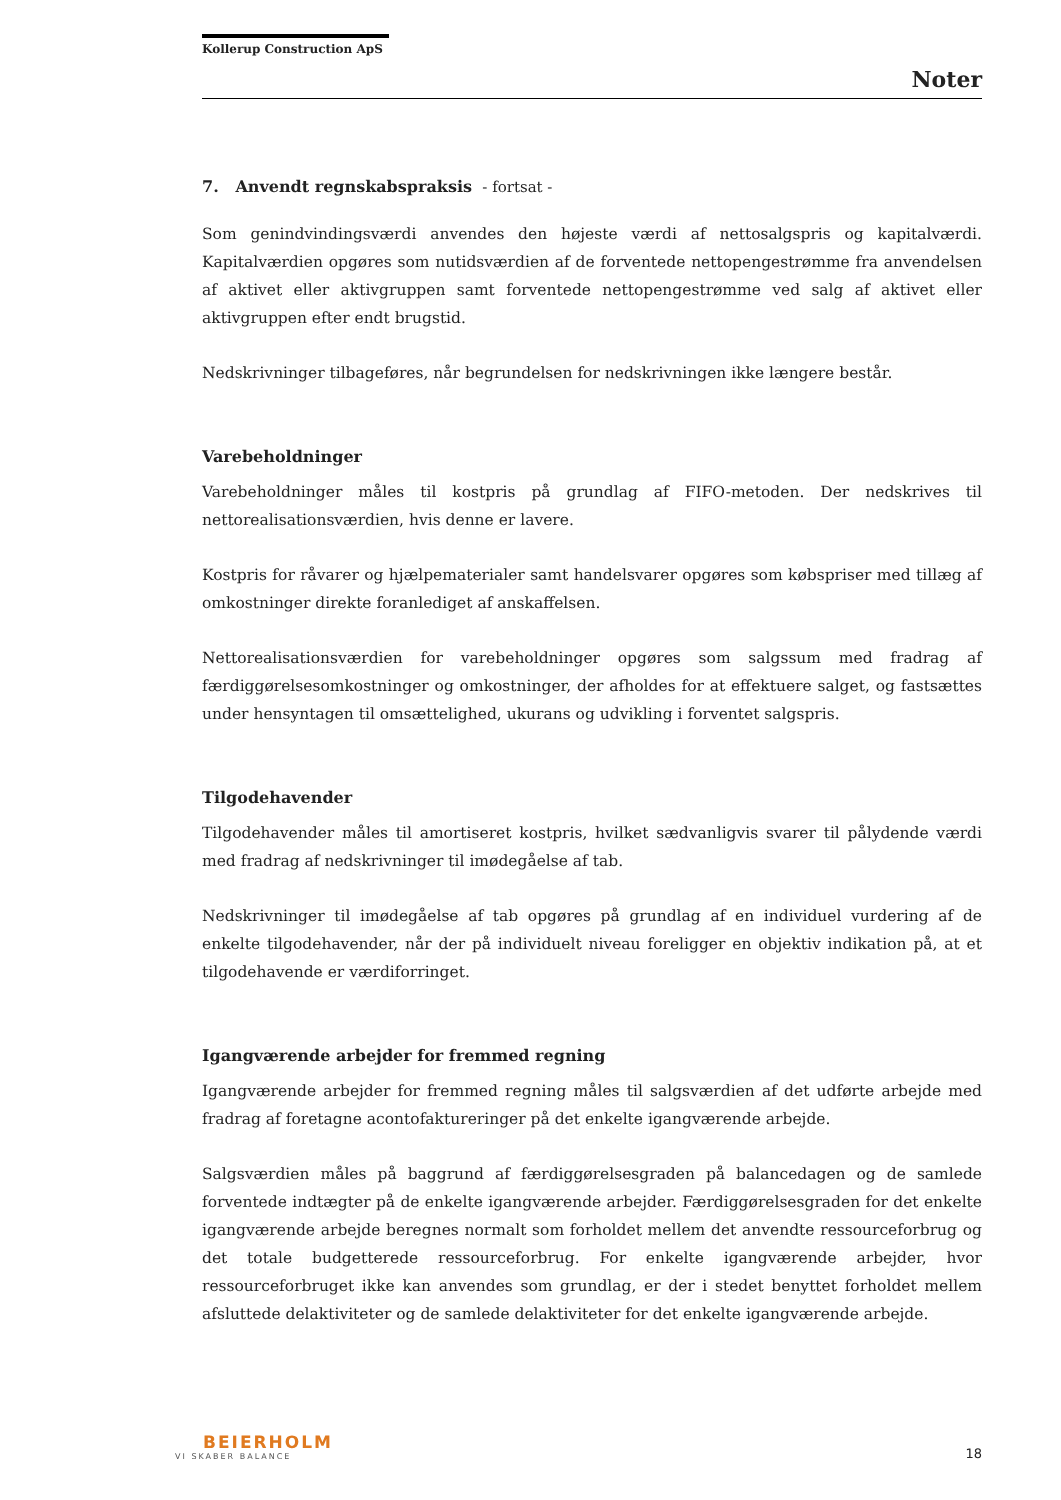Kollerup Construction ApS
Noter
7. Anvendt regnskabspraksis - fortsat -
Som genindvindingsværdi anvendes den højeste værdi af nettosalgspris og kapitalværdi. Kapitalværdien opgøres som nutidsværdien af de forventede nettopengestrømme fra anvendelsen af aktivet eller aktivgruppen samt forventede nettopengestrømme ved salg af aktivet eller aktivgruppen efter endt brugstid.
Nedskrivninger tilbageføres, når begrundelsen for nedskrivningen ikke længere består.
Varebeholdninger
Varebeholdninger måles til kostpris på grundlag af FIFO-metoden. Der nedskrives til nettorealisationsværdien, hvis denne er lavere.
Kostpris for råvarer og hjælpematerialer samt handelsvarer opgøres som købspriser med tillæg af omkostninger direkte foranlediget af anskaffelsen.
Nettorealisationsværdien for varebeholdninger opgøres som salgssum med fradrag af færdiggørelsesomkostninger og omkostninger, der afholdes for at effektuere salget, og fastsættes under hensyntagen til omsættelighed, ukurans og udvikling i forventet salgspris.
Tilgodehavender
Tilgodehavender måles til amortiseret kostpris, hvilket sædvanligvis svarer til pålydende værdi med fradrag af nedskrivninger til imødegåelse af tab.
Nedskrivninger til imødegåelse af tab opgøres på grundlag af en individuel vurdering af de enkelte tilgodehavender, når der på individuelt niveau foreligger en objektiv indikation på, at et tilgodehavende er værdiforringet.
Igangværende arbejder for fremmed regning
Igangværende arbejder for fremmed regning måles til salgsværdien af det udførte arbejde med fradrag af foretagne acontofaktureringer på det enkelte igangværende arbejde.
Salgsværdien måles på baggrund af færdiggørelsesgraden på balancedagen og de samlede forventede indtægter på de enkelte igangværende arbejder. Færdiggørelsesgraden for det enkelte igangværende arbejde beregnes normalt som forholdet mellem det anvendte ressourceforbrug og det totale budgetterede ressourceforbrug. For enkelte igangværende arbejder, hvor ressourceforbruget ikke kan anvendes som grundlag, er der i stedet benyttet forholdet mellem afsluttede delaktiviteter og de samlede delaktiviteter for det enkelte igangværende arbejde.
BEIERHOLM
VI SKABER BALANCE
18